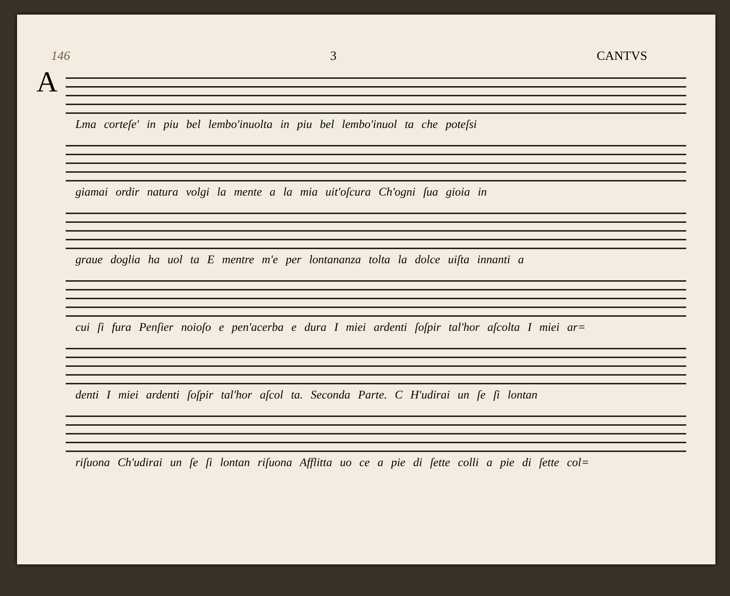146 3 CANTVS
A
Lma corteſe' in piu bel lembo'inuolta in piu bel lembo'inuol ta che poteſsi
giamai ordir natura volgi la mente a la mia uit'oſcura Ch'ogni ſua gioia in
graue doglia ha uol ta E mentre m'e per lontananza tolta la dolce uiſta innanti a
cui ſi fura Penſier noioſo e pen'acerba e dura I miei ardenti ſoſpir tal'hor aſcolta I miei ar=
denti I miei ardenti ſoſpir tal'hor aſcol ta. Seconda Parte. C H'udirai un ſe ſi lontan
riſuona Ch'udirai un ſe ſi lontan riſuona Afflitta uo ce a pie di ſette colli a pie di ſette col=